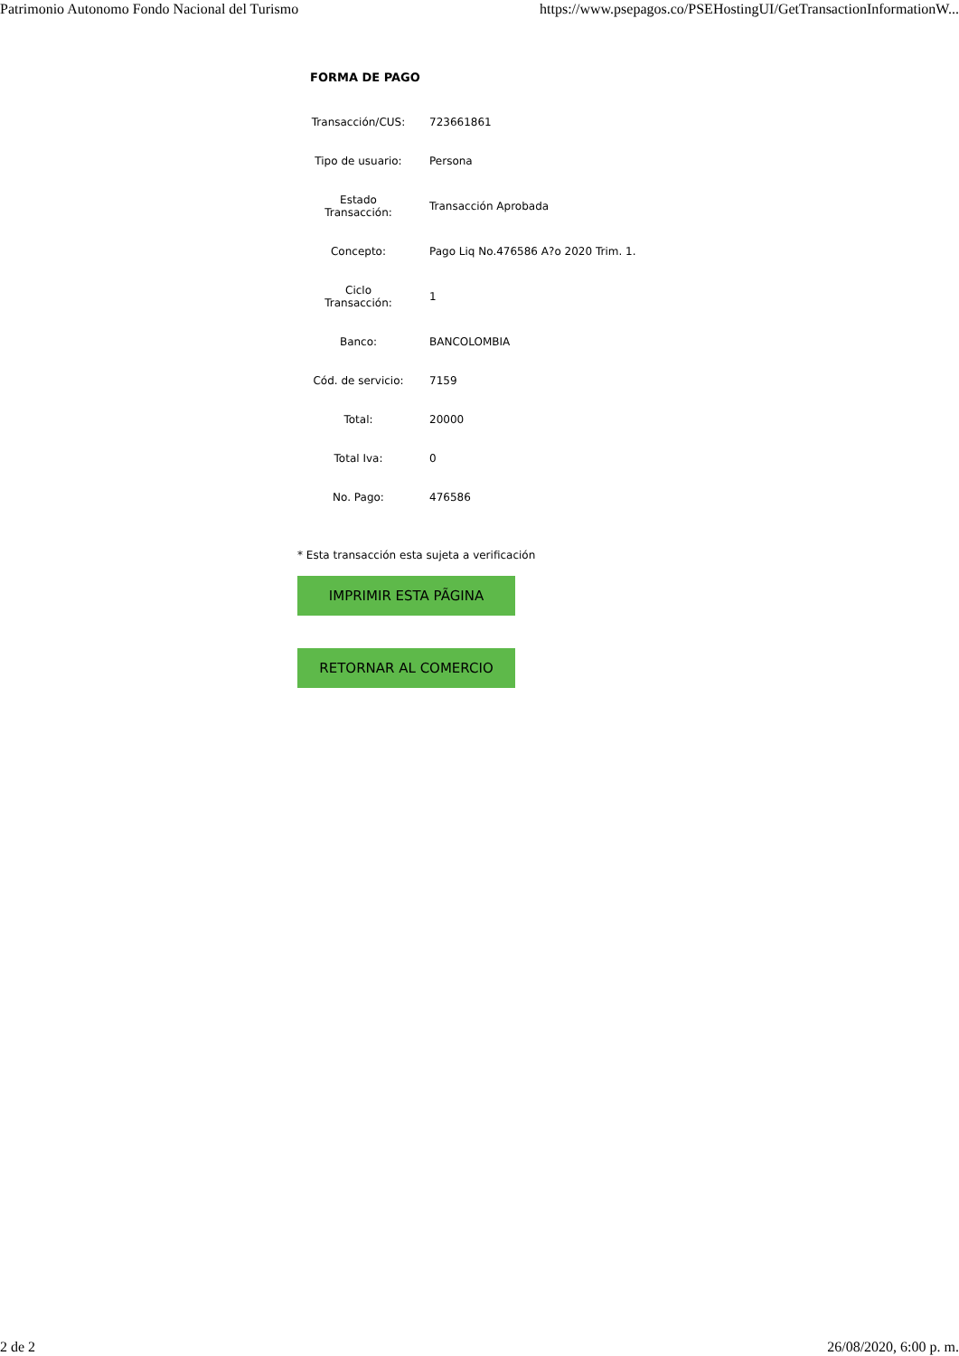Patrimonio Autonomo Fondo Nacional del Turismo https://www.psepagos.co/PSEHostingUI/GetTransactionInformationW...
FORMA DE PAGO
| Transacción/CUS: | | 723661861 |
| Tipo de usuario: | | Persona |
| Estado Transacción: | | Transacción Aprobada |
| Concepto: | | Pago Liq No.476586 A?o 2020 Trim. 1. |
| Ciclo Transacción: | | 1 |
| Banco: | | BANCOLOMBIA |
| Cód. de servicio: | | 7159 |
| Total: | | 20000 |
| Total Iva: | | 0 |
| No. Pago: | | 476586 |
* Esta transacción esta sujeta a verificación
IMPRIMIR ESTA PÃGINA
RETORNAR AL COMERCIO
2 de 2 26/08/2020, 6:00 p. m.